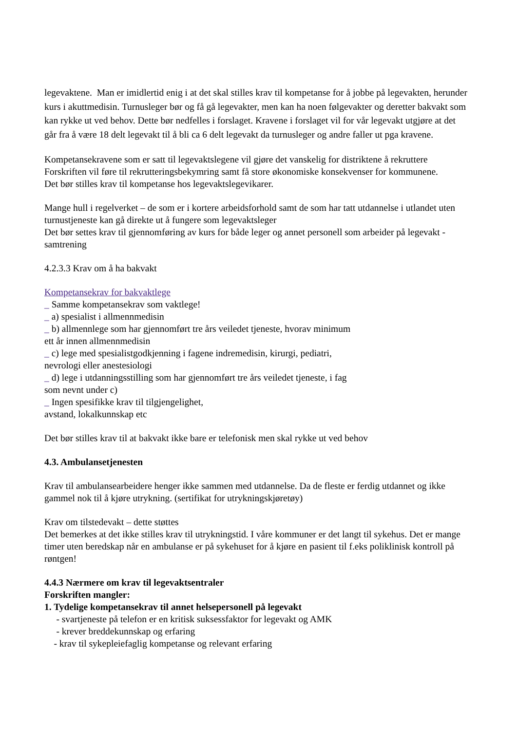legevaktene. Man er imidlertid enig i at det skal stilles krav til kompetanse for å jobbe på legevakten, herunder kurs i akuttmedisin. Turnusleger bør og få gå legevakter, men kan ha noen følgevakter og deretter bakvakt som kan rykke ut ved behov. Dette bør nedfelles i forslaget. Kravene i forslaget vil for vår legevakt utgjøre at det går fra å være 18 delt legevakt til å bli ca 6 delt legevakt da turnusleger og andre faller ut pga kravene.
Kompetansekravene som er satt til legevaktslegene vil gjøre det vanskelig for distriktene å rekruttere Forskriften vil føre til rekrutteringsbekymring samt få store økonomiske konsekvenser for kommunene.
Det bør stilles krav til kompetanse hos legevaktslegevikarer.
Mange hull i regelverket – de som er i kortere arbeidsforhold samt de som har tatt utdannelse i utlandet uten turnustjeneste kan gå direkte ut å fungere som legevaktsleger
Det bør settes krav til gjennomføring av kurs for både leger og annet personell som arbeider på legevakt - samtrening
4.2.3.3 Krav om å ha bakvakt
Kompetansekrav for bakvaktlege
_ Samme kompetansekrav som vaktlege!
_ a) spesialist i allmennmedisin
_ b) allmennlege som har gjennomført tre års veiledet tjeneste, hvorav minimum
ett år innen allmennmedisin
_ c) lege med spesialistgodkjenning i fagene indremedisin, kirurgi, pediatri,
nevrologi eller anestesiologi
_ d) lege i utdanningsstilling som har gjennomført tre års veiledet tjeneste, i fag
som nevnt under c)
_ Ingen spesifikke krav til tilgjengelighet,
avstand, lokalkunnskap etc
Det bør stilles krav til at bakvakt ikke bare er telefonisk men skal rykke ut ved behov
4.3. Ambulansetjenesten
Krav til ambulansearbeidere henger ikke sammen med utdannelse. Da de fleste er ferdig utdannet og ikke gammel nok til å kjøre utrykning. (sertifikat for utrykningskjøretøy)
Krav om tilstedevakt – dette støttes
Det bemerkes at det ikke stilles krav til utrykningstid. I våre kommuner er det langt til sykehus. Det er mange timer uten beredskap når en ambulanse er på sykehuset for å kjøre en pasient til f.eks poliklinisk kontroll på røntgen!
4.4.3 Nærmere om krav til legevaktsentraler
Forskriften mangler:
1. Tydelige kompetansekrav til annet helsepersonell på legevakt
- svartjeneste på telefon er en kritisk suksessfaktor for legevakt og AMK
- krever breddekunnskap og erfaring
- krav til sykepleiefaglig kompetanse og relevant erfaring